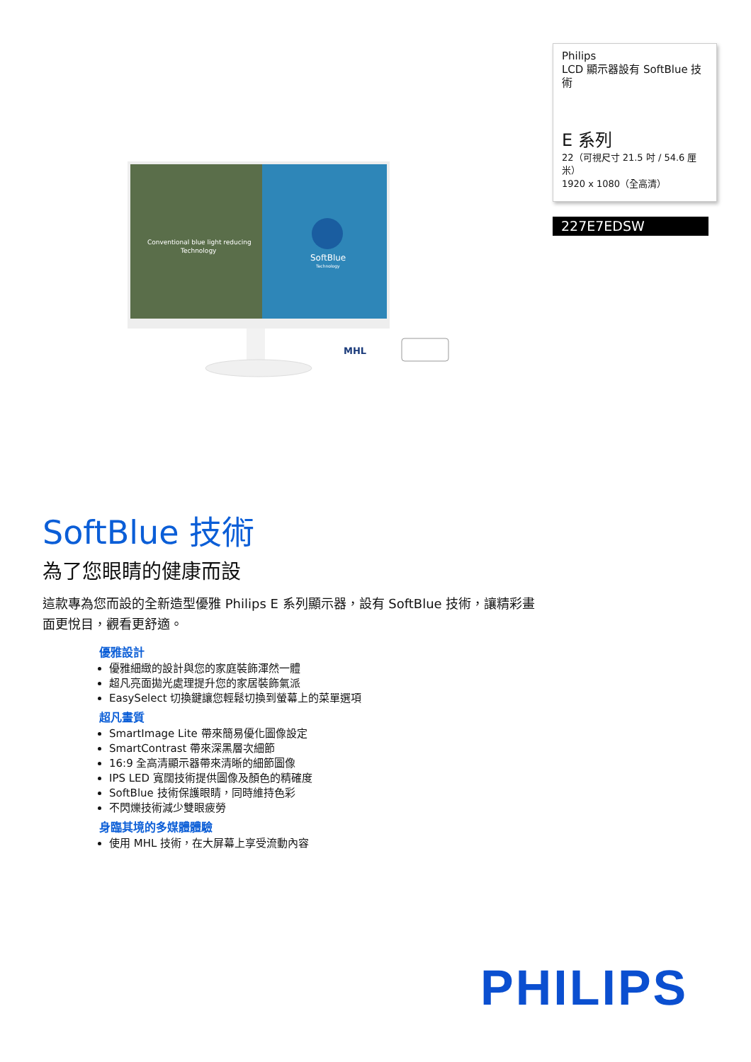Philips
LCD 顯示器設有 SoftBlue 技術
E 系列
22（可視尺寸 21.5 吋 / 54.6 厘米）
1920 x 1080（全高清）
227E7EDSW
Conventional blue light reducing
Technology
SoftBlue
Technology
MHL
SoftBlue 技術
為了您眼睛的健康而設
這款專為您而設的全新造型優雅 Philips E 系列顯示器，設有 SoftBlue 技術，讓精彩畫面更悅目，觀看更舒適。
優雅設計
優雅細緻的設計與您的家庭裝飾渾然一體
超凡亮面拋光處理提升您的家居裝飾氣派
EasySelect 切換鍵讓您輕鬆切換到螢幕上的菜單選項
超凡畫質
SmartImage Lite 帶來簡易優化圖像設定
SmartContrast 帶來深黑層次細節
16:9 全高清顯示器帶來清晰的細節圖像
IPS LED 寬闊技術提供圖像及顏色的精確度
SoftBlue 技術保護眼睛，同時維持色彩
不閃爍技術減少雙眼疲勞
身臨其境的多媒體體驗
使用 MHL 技術，在大屏幕上享受流動內容
PHILIPS